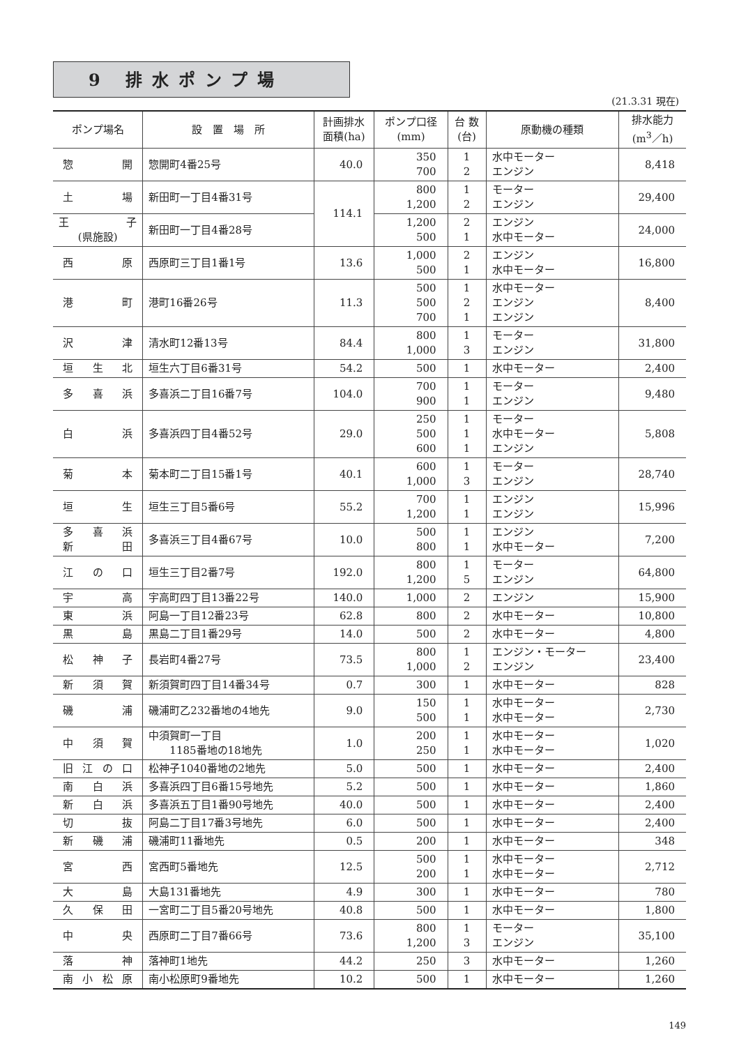9 排水ポンプ場
(21.3.31 現在)
| ポンプ場名 | 設 置 場 所 | 計画排水 面積(ha) | ポンプ口径 (mm) | 台 数 (台) | 原動機の種類 | 排水能力 (m<sup>3</sup>／h) |
| --- | --- | --- | --- | --- | --- | --- |
| 惣 開 | 惣開町4番25号 | 40.0 | 350 700 | 1 2 | 水中モーター エンジン | 8,418 |
| 土 場 | 新田町一丁目4番31号 | 114.1 | 800 1,200 | 1 2 | モーター エンジン | 29,400 |
| 王 子 (県施設) | 新田町一丁目4番28号 | | 1,200 500 | 2 1 | エンジン 水中モーター | 24,000 |
| 西 原 | 西原町三丁目1番1号 | 13.6 | 1,000 500 | 2 1 | エンジン 水中モーター | 16,800 |
| 港 町 | 港町16番26号 | 11.3 | 500 500 700 | 1 2 1 | 水中モーター エンジン エンジン | 8,400 |
| 沢 津 | 清水町12番13号 | 84.4 | 800 1,000 | 1 3 | モーター エンジン | 31,800 |
| 垣 生 北 | 垣生六丁目6番31号 | 54.2 | 500 | 1 | 水中モーター | 2,400 |
| 多 喜 浜 | 多喜浜二丁目16番7号 | 104.0 | 700 900 | 1 1 | モーター エンジン | 9,480 |
| 白 浜 | 多喜浜四丁目4番52号 | 29.0 | 250 500 600 | 1 1 1 | モーター 水中モーター エンジン | 5,808 |
| 菊 本 | 菊本町二丁目15番1号 | 40.1 | 600 1,000 | 1 3 | モーター エンジン | 28,740 |
| 垣 生 | 垣生三丁目5番6号 | 55.2 | 700 1,200 | 1 1 | エンジン エンジン | 15,996 |
| 多 喜 浜 新 田 | 多喜浜三丁目4番67号 | 10.0 | 500 800 | 1 1 | エンジン 水中モーター | 7,200 |
| 江 の 口 | 垣生三丁目2番7号 | 192.0 | 800 1,200 | 1 5 | モーター エンジン | 64,800 |
| 宇 高 | 宇高町四丁目13番22号 | 140.0 | 1,000 | 2 | エンジン | 15,900 |
| 東 浜 | 阿島一丁目12番23号 | 62.8 | 800 | 2 | 水中モーター | 10,800 |
| 黒 島 | 黒島二丁目1番29号 | 14.0 | 500 | 2 | 水中モーター | 4,800 |
| 松 神 子 | 長岩町4番27号 | 73.5 | 800 1,000 | 1 2 | エンジン・モーター エンジン | 23,400 |
| 新 須 賀 | 新須賀町四丁目14番34号 | 0.7 | 300 | 1 | 水中モーター | 828 |
| 磯 浦 | 磯浦町乙232番地の4地先 | 9.0 | 150 500 | 1 1 | 水中モーター 水中モーター | 2,730 |
| 中 須 賀 | 中須賀町一丁目 1185番地の18地先 | 1.0 | 200 250 | 1 1 | 水中モーター 水中モーター | 1,020 |
| 旧 江 の 口 | 松神子1040番地の2地先 | 5.0 | 500 | 1 | 水中モーター | 2,400 |
| 南 白 浜 | 多喜浜四丁目6番15号地先 | 5.2 | 500 | 1 | 水中モーター | 1,860 |
| 新 白 浜 | 多喜浜五丁目1番90号地先 | 40.0 | 500 | 1 | 水中モーター | 2,400 |
| 切 抜 | 阿島二丁目17番3号地先 | 6.0 | 500 | 1 | 水中モーター | 2,400 |
| 新 磯 浦 | 磯浦町11番地先 | 0.5 | 200 | 1 | 水中モーター | 348 |
| 宮 西 | 宮西町5番地先 | 12.5 | 500 200 | 1 1 | 水中モーター 水中モーター | 2,712 |
| 大 島 | 大島131番地先 | 4.9 | 300 | 1 | 水中モーター | 780 |
| 久 保 田 | 一宮町二丁目5番20号地先 | 40.8 | 500 | 1 | 水中モーター | 1,800 |
| 中 央 | 西原町二丁目7番66号 | 73.6 | 800 1,200 | 1 3 | モーター エンジン | 35,100 |
| 落 神 | 落神町1地先 | 44.2 | 250 | 3 | 水中モーター | 1,260 |
| 南 小 松 原 | 南小松原町9番地先 | 10.2 | 500 | 1 | 水中モーター | 1,260 |
149